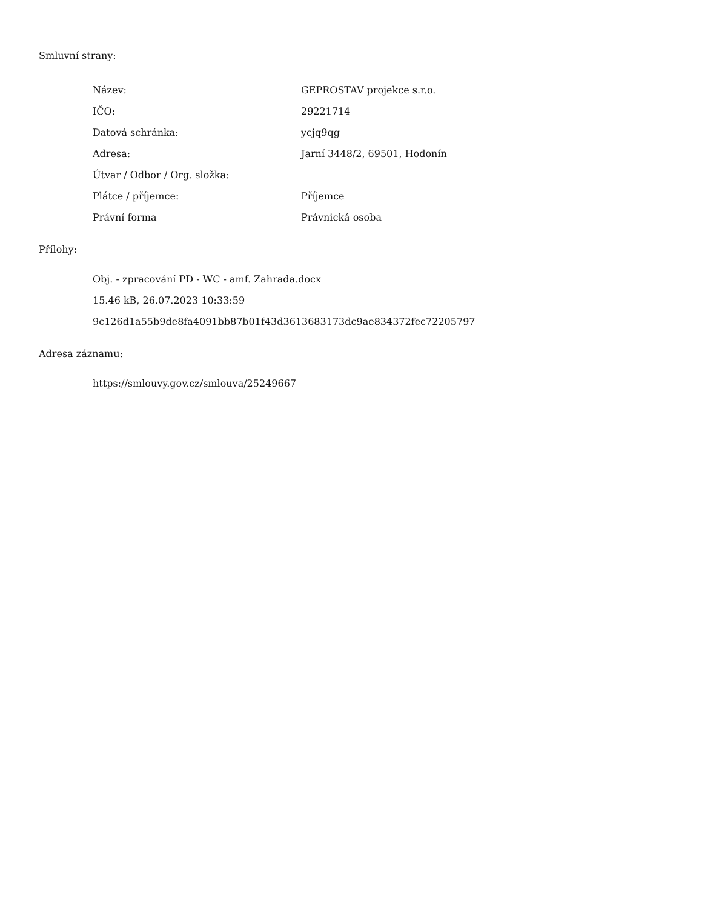Smluvní strany:
| Název: | GEPROSTAV projekce s.r.o. |
| IČO: | 29221714 |
| Datová schránka: | ycjq9qg |
| Adresa: | Jarní 3448/2, 69501, Hodonín |
| Útvar / Odbor / Org. složka: | |
| Plátce / příjemce: | Příjemce |
| Právní forma | Právnická osoba |
Přílohy:
Obj. - zpracování PD - WC - amf. Zahrada.docx
15.46 kB, 26.07.2023 10:33:59
9c126d1a55b9de8fa4091bb87b01f43d3613683173dc9ae834372fec72205797
Adresa záznamu:
https://smlouvy.gov.cz/smlouva/25249667